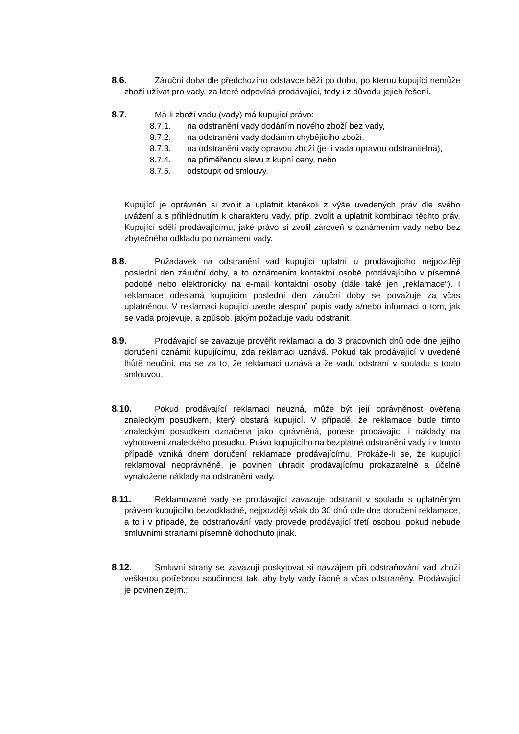8.6. Záruční doba dle předchozího odstavce běží po dobu, po kterou kupující nemůže zboží užívat pro vady, za které odpovídá prodávající, tedy i z důvodu jejich řešení.
8.7. Má-li zboží vadu (vady) má kupující právo:
8.7.1. na odstranění vady dodáním nového zboží bez vady,
8.7.2. na odstranění vady dodáním chybějícího zboží,
8.7.3. na odstranění vady opravou zboží (je-li vada opravou odstranitelná),
8.7.4. na přiměřenou slevu z kupní ceny, nebo
8.7.5. odstoupit od smlouvy.
Kupující je oprávněn si zvolit a uplatnit kterékoli z výše uvedených práv dle svého uvážení a s přihlédnutím k charakteru vady, příp. zvolit a uplatnit kombinaci těchto práv. Kupující sdělí prodávajícímu, jaké právo si zvolil zároveň s oznámením vady nebo bez zbytečného odkladu po oznámení vady.
8.8. Požadavek na odstranění vad kupující uplatní u prodávajícího nejpozději poslední den záruční doby, a to oznámením kontaktní osobě prodávajícího v písemné podobě nebo elektronicky na e-mail kontaktní osoby (dále také jen „reklamace“). I reklamace odeslaná kupujícím poslední den záruční doby se považuje za včas uplatněnou. V reklamaci kupující uvede alespoň popis vady a/nebo informaci o tom, jak se vada projevuje, a způsob, jakým požaduje vadu odstranit.
8.9. Prodávající se zavazuje prověřit reklamaci a do 3 pracovních dnů ode dne jejího doručení oznámit kupujícímu, zda reklamaci uznává. Pokud tak prodávající v uvedené lhůtě neučiní, má se za to, že reklamaci uznává a že vadu odstraní v souladu s touto smlouvou.
8.10. Pokud prodávající reklamaci neuzná, může být její oprávněnost ověřena znaleckým posudkem, který obstará kupující. V případě, že reklamace bude tímto znaleckým posudkem označena jako oprávněná, ponese prodávající i náklady na vyhotovení znaleckého posudku. Právo kupujícího na bezplatné odstranění vady i v tomto případě vzniká dnem doručení reklamace prodávajícímu. Prokáže-li se, že kupující reklamoval neoprávněně, je povinen uhradit prodávajícímu prokazatelně a účelně vynaložené náklady na odstranění vady.
8.11. Reklamované vady se prodávající zavazuje odstranit v souladu s uplatněným právem kupujícího bezodkladně, nejpozději však do 30 dnů ode dne doručení reklamace, a to i v případě, že odstraňování vady provede prodávající třetí osobou, pokud nebude smluvními stranami písemně dohodnuto jinak.
8.12. Smluvní strany se zavazují poskytovat si navzájem při odstraňování vad zboží veškerou potřebnou součinnost tak, aby byly vady řádně a včas odstraněny. Prodávající je povinen zejm.: